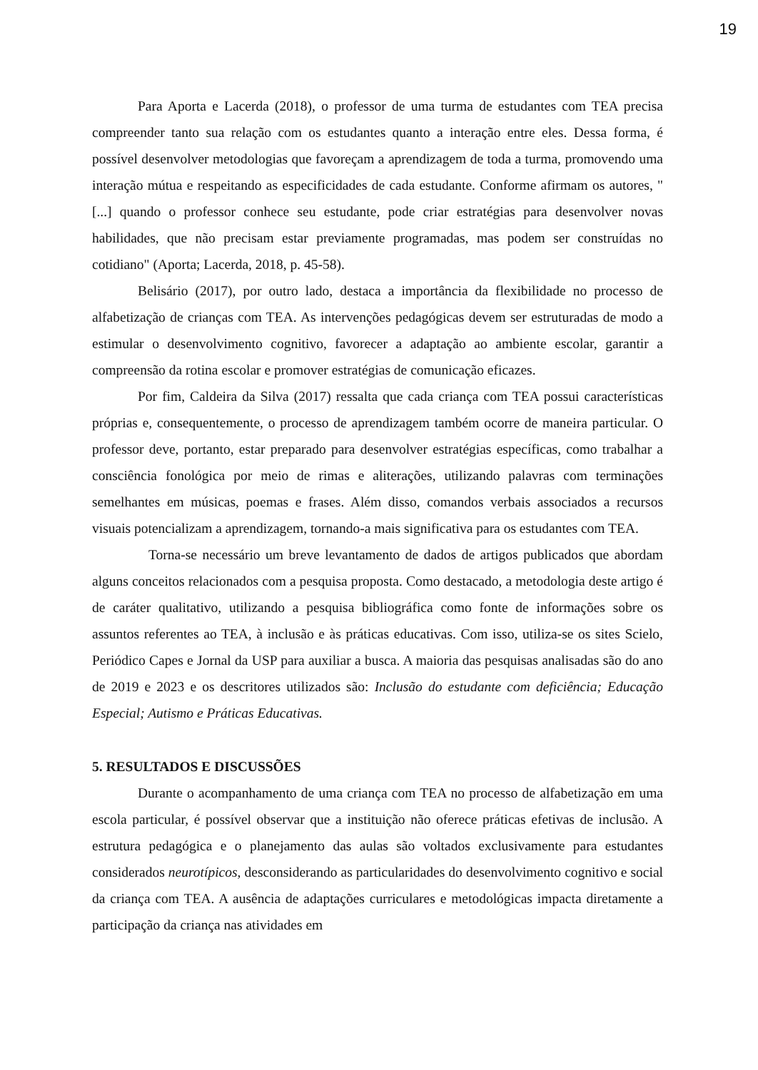19
Para Aporta e Lacerda (2018), o professor de uma turma de estudantes com TEA precisa compreender tanto sua relação com os estudantes quanto a interação entre eles. Dessa forma, é possível desenvolver metodologias que favoreçam a aprendizagem de toda a turma, promovendo uma interação mútua e respeitando as especificidades de cada estudante. Conforme afirmam os autores, "[...] quando o professor conhece seu estudante, pode criar estratégias para desenvolver novas habilidades, que não precisam estar previamente programadas, mas podem ser construídas no cotidiano" (Aporta; Lacerda, 2018, p. 45-58).
Belisário (2017), por outro lado, destaca a importância da flexibilidade no processo de alfabetização de crianças com TEA. As intervenções pedagógicas devem ser estruturadas de modo a estimular o desenvolvimento cognitivo, favorecer a adaptação ao ambiente escolar, garantir a compreensão da rotina escolar e promover estratégias de comunicação eficazes.
Por fim, Caldeira da Silva (2017) ressalta que cada criança com TEA possui características próprias e, consequentemente, o processo de aprendizagem também ocorre de maneira particular. O professor deve, portanto, estar preparado para desenvolver estratégias específicas, como trabalhar a consciência fonológica por meio de rimas e aliterações, utilizando palavras com terminações semelhantes em músicas, poemas e frases. Além disso, comandos verbais associados a recursos visuais potencializam a aprendizagem, tornando-a mais significativa para os estudantes com TEA.
Torna-se necessário um breve levantamento de dados de artigos publicados que abordam alguns conceitos relacionados com a pesquisa proposta. Como destacado, a metodologia deste artigo é de caráter qualitativo, utilizando a pesquisa bibliográfica como fonte de informações sobre os assuntos referentes ao TEA, à inclusão e às práticas educativas. Com isso, utiliza-se os sites Scielo, Periódico Capes e Jornal da USP para auxiliar a busca. A maioria das pesquisas analisadas são do ano de 2019 e 2023 e os descritores utilizados são: Inclusão do estudante com deficiência; Educação Especial; Autismo e Práticas Educativas.
5. RESULTADOS E DISCUSSÕES
Durante o acompanhamento de uma criança com TEA no processo de alfabetização em uma escola particular, é possível observar que a instituição não oferece práticas efetivas de inclusão. A estrutura pedagógica e o planejamento das aulas são voltados exclusivamente para estudantes considerados neurotípicos, desconsiderando as particularidades do desenvolvimento cognitivo e social da criança com TEA. A ausência de adaptações curriculares e metodológicas impacta diretamente a participação da criança nas atividades em